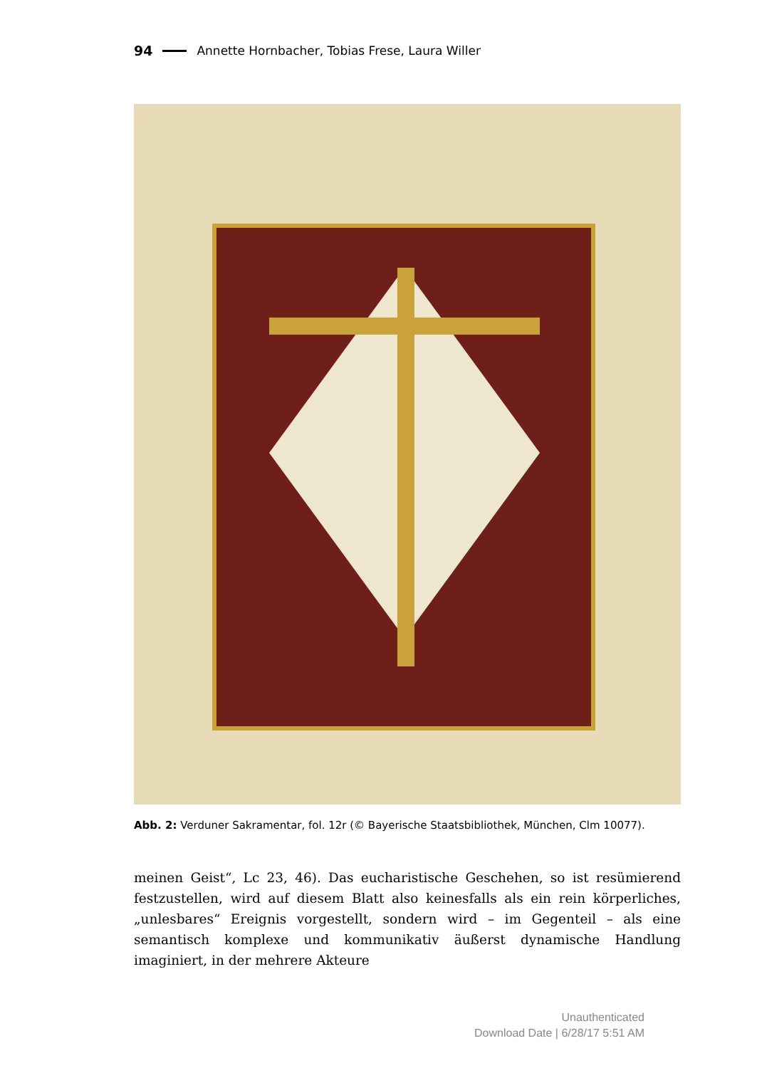94 Annette Hornbacher, Tobias Frese, Laura Willer
Abb. 2: Verduner Sakramentar, fol. 12r (© Bayerische Staatsbibliothek, München, Clm 10077).
meinen Geist“, Lc 23, 46). Das eucharistische Geschehen, so ist resümierend festzustellen, wird auf diesem Blatt also keinesfalls als ein rein körperliches, „unlesbares“ Ereignis vorgestellt, sondern wird – im Gegenteil – als eine semantisch komplexe und kommunikativ äußerst dynamische Handlung imaginiert, in der mehrere Akteure
Unauthenticated
Download Date | 6/28/17 5:51 AM